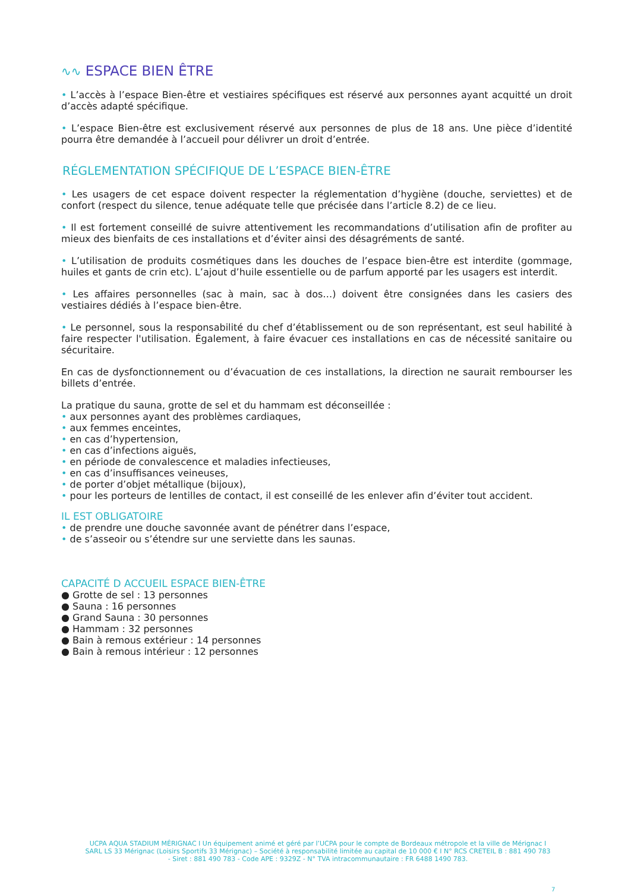∿∿ ESPACE BIEN ÊTRE
• L’accès à l’espace Bien-être et vestiaires spécifiques est réservé aux personnes ayant acquitté un droit d’accès adapté spécifique.
• L’espace Bien-être est exclusivement réservé aux personnes de plus de 18 ans. Une pièce d’identité pourra être demandée à l’accueil pour délivrer un droit d’entrée.
RÉGLEMENTATION SPÉCIFIQUE DE L’ESPACE BIEN-ÊTRE
• Les usagers de cet espace doivent respecter la réglementation d’hygiène (douche, serviettes) et de confort (respect du silence, tenue adéquate telle que précisée dans l’article 8.2) de ce lieu.
• Il est fortement conseillé de suivre attentivement les recommandations d’utilisation afin de profiter au mieux des bienfaits de ces installations et d’éviter ainsi des désagréments de santé.
• L’utilisation de produits cosmétiques dans les douches de l’espace bien-être est interdite (gommage, huiles et gants de crin etc). L’ajout d’huile essentielle ou de parfum apporté par les usagers est interdit.
• Les affaires personnelles (sac à main, sac à dos…) doivent être consignées dans les casiers des vestiaires dédiés à l’espace bien-être.
• Le personnel, sous la responsabilité du chef d’établissement ou de son représentant, est seul habilité à faire respecter l'utilisation. Également, à faire évacuer ces installations en cas de nécessité sanitaire ou sécuritaire.
En cas de dysfonctionnement ou d’évacuation de ces installations, la direction ne saurait rembourser les billets d’entrée.
La pratique du sauna, grotte de sel et du hammam est déconseillée :
• aux personnes ayant des problèmes cardiaques,
• aux femmes enceintes,
• en cas d’hypertension,
• en cas d’infections aiguës,
• en période de convalescence et maladies infectieuses,
• en cas d’insuffisances veineuses,
• de porter d’objet métallique (bijoux),
• pour les porteurs de lentilles de contact, il est conseillé de les enlever afin d’éviter tout accident.
IL EST OBLIGATOIRE
• de prendre une douche savonnée avant de pénétrer dans l’espace,
• de s’asseoir ou s’étendre sur une serviette dans les saunas.
CAPACITÉ D ACCUEIL ESPACE BIEN-ÊTRE
● Grotte de sel : 13 personnes
● Sauna : 16 personnes
● Grand Sauna : 30 personnes
● Hammam : 32 personnes
● Bain à remous extérieur : 14 personnes
● Bain à remous intérieur : 12 personnes
UCPA AQUA STADIUM MÉRIGNAC I Un équipement animé et géré par l’UCPA pour le compte de Bordeaux métropole et la ville de Mérignac I SARL LS 33 Mérignac (Loisirs Sportifs 33 Mérignac) – Société à responsabilité limitée au capital de 10 000 € I N° RCS CRETEIL B : 881 490 783 - Siret : 881 490 783 - Code APE : 9329Z - N° TVA intracommunautaire : FR 6488 1490 783.
7